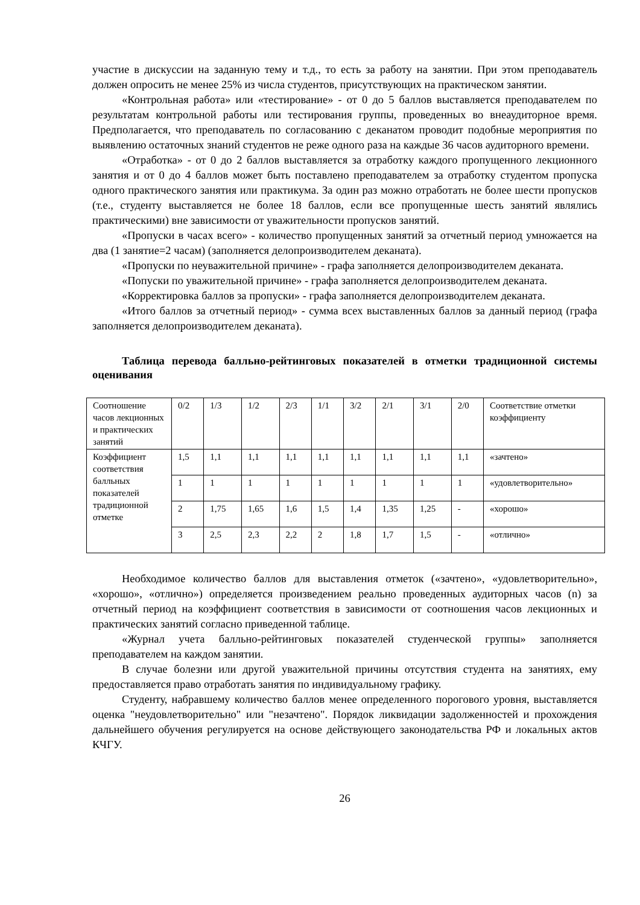участие в дискуссии на заданную тему и т.д., то есть за работу на занятии. При этом преподаватель должен опросить не менее 25% из числа студентов, присутствующих на практическом занятии.
«Контрольная работа» или «тестирование» - от 0 до 5 баллов выставляется преподавателем по результатам контрольной работы или тестирования группы, проведенных во внеаудиторное время. Предполагается, что преподаватель по согласованию с деканатом проводит подобные мероприятия по выявлению остаточных знаний студентов не реже одного раза на каждые 36 часов аудиторного времени.
«Отработка» - от 0 до 2 баллов выставляется за отработку каждого пропущенного лекционного занятия и от 0 до 4 баллов может быть поставлено преподавателем за отработку студентом пропуска одного практического занятия или практикума. За один раз можно отработать не более шести пропусков (т.е., студенту выставляется не более 18 баллов, если все пропущенные шесть занятий являлись практическими) вне зависимости от уважительности пропусков занятий.
«Пропуски в часах всего» - количество пропущенных занятий за отчетный период умножается на два (1 занятие=2 часам) (заполняется делопроизводителем деканата).
«Пропуски по неуважительной причине» - графа заполняется делопроизводителем деканата.
«Попуски по уважительной причине» - графа заполняется делопроизводителем деканата.
«Корректировка баллов за пропуски» - графа заполняется делопроизводителем деканата.
«Итого баллов за отчетный период» - сумма всех выставленных баллов за данный период (графа заполняется делопроизводителем деканата).
Таблица перевода балльно-рейтинговых показателей в отметки традиционной системы оценивания
| Соотношение часов лекционных и практических занятий | 0/2 | 1/3 | 1/2 | 2/3 | 1/1 | 3/2 | 2/1 | 3/1 | 2/0 | Соответствие отметки коэффициенту |
| Коэффициент соответствия балльных показателей традиционной отметке | 1,5 | 1,1 | 1,1 | 1,1 | 1,1 | 1,1 | 1,1 | 1,1 | 1,1 | «зачтено» |
| | 1 | 1 | 1 | 1 | 1 | 1 | 1 | 1 | 1 | «удовлетворительно» |
| | 2 | 1,75 | 1,65 | 1,6 | 1,5 | 1,4 | 1,35 | 1,25 | - | «хорошо» |
| | 3 | 2,5 | 2,3 | 2,2 | 2 | 1,8 | 1,7 | 1,5 | - | «отлично» |
Необходимое количество баллов для выставления отметок («зачтено», «удовлетворительно», «хорошо», «отлично») определяется произведением реально проведенных аудиторных часов (n) за отчетный период на коэффициент соответствия в зависимости от соотношения часов лекционных и практических занятий согласно приведенной таблице.
«Журнал учета балльно-рейтинговых показателей студенческой группы» заполняется преподавателем на каждом занятии.
В случае болезни или другой уважительной причины отсутствия студента на занятиях, ему предоставляется право отработать занятия по индивидуальному графику.
Студенту, набравшему количество баллов менее определенного порогового уровня, выставляется оценка "неудовлетворительно" или "незачтено". Порядок ликвидации задолженностей и прохождения дальнейшего обучения регулируется на основе действующего законодательства РФ и локальных актов КЧГУ.
26